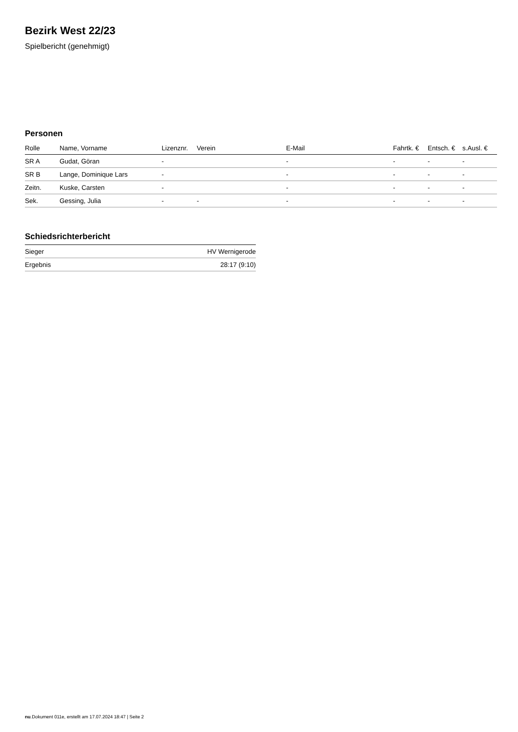Bezirk West 22/23
Spielbericht (genehmigt)
Personen
| Rolle | Name, Vorname | Lizenznr. | Verein | E-Mail | Fahrtk. € | Entsch. € | s.Ausl. € |
| --- | --- | --- | --- | --- | --- | --- | --- |
| SR A | Gudat, Göran | - | | - | - | - | - |
| SR B | Lange, Dominique Lars | - | | - | - | - | - |
| Zeitn. | Kuske, Carsten | - | | - | - | - | - |
| Sek. | Gessing, Julia | - | - | - | - | - | - |
Schiedsrichterbericht
| Sieger | HV Wernigerode |
| Ergebnis | 28:17 (9:10) |
nu.Dokument 011e, erstellt am 17.07.2024 18:47 | Seite 2